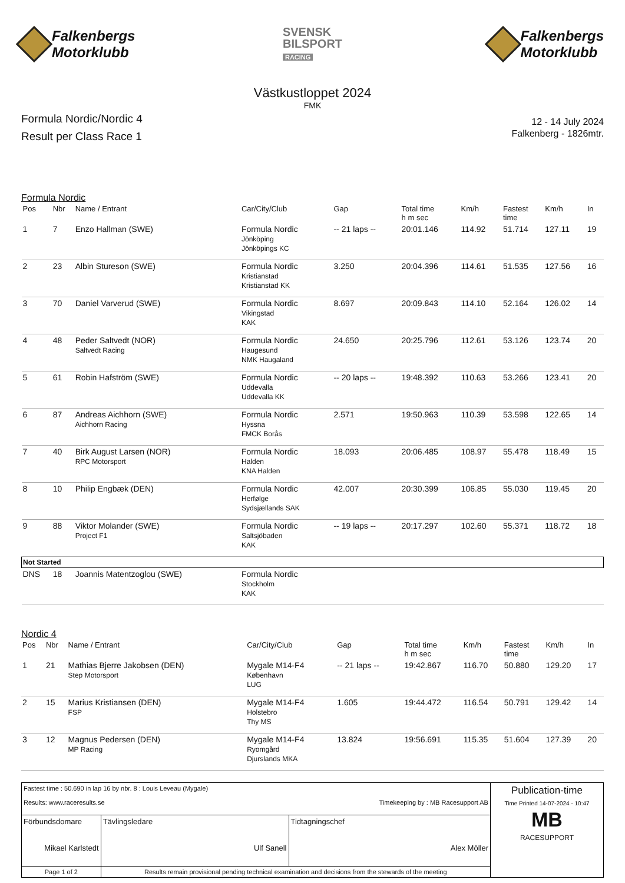Falkenbergs
Motorklubb
SVENSK
BILSPORT
RACING
Falkenbergs
Motorklubb
Västkustloppet 2024
FMK
Formula Nordic/Nordic 4
Result per Class Race 1
12 - 14 July 2024
Falkenberg - 1826mtr.
Formula Nordic
| Pos | Nbr | Name / Entrant | Car/City/Club | Gap | Total time h m sec | Km/h | Fastest time | Km/h | In |
| --- | --- | --- | --- | --- | --- | --- | --- | --- | --- |
| 1 | 7 | Enzo Hallman (SWE) | Formula Nordic Jönköping Jönköpings KC | -- 21 laps -- | 20:01.146 | 114.92 | 51.714 | 127.11 | 19 |
| 2 | 23 | Albin Stureson (SWE) | Formula Nordic Kristianstad Kristianstad KK | 3.250 | 20:04.396 | 114.61 | 51.535 | 127.56 | 16 |
| 3 | 70 | Daniel Varverud (SWE) | Formula Nordic Vikingstad KAK | 8.697 | 20:09.843 | 114.10 | 52.164 | 126.02 | 14 |
| 4 | 48 | Peder Saltvedt (NOR) Saltvedt Racing | Formula Nordic Haugesund NMK Haugaland | 24.650 | 20:25.796 | 112.61 | 53.126 | 123.74 | 20 |
| 5 | 61 | Robin Hafström (SWE) | Formula Nordic Uddevalla Uddevalla KK | -- 20 laps -- | 19:48.392 | 110.63 | 53.266 | 123.41 | 20 |
| 6 | 87 | Andreas Aichhorn (SWE) Aichhorn Racing | Formula Nordic Hyssna FMCK Borås | 2.571 | 19:50.963 | 110.39 | 53.598 | 122.65 | 14 |
| 7 | 40 | Birk August Larsen (NOR) RPC Motorsport | Formula Nordic Halden KNA Halden | 18.093 | 20:06.485 | 108.97 | 55.478 | 118.49 | 15 |
| 8 | 10 | Philip Engbæk (DEN) | Formula Nordic Herfølge Sydsjællands SAK | 42.007 | 20:30.399 | 106.85 | 55.030 | 119.45 | 20 |
| 9 | 88 | Viktor Molander (SWE) Project F1 | Formula Nordic Saltsjöbaden KAK | -- 19 laps -- | 20:17.297 | 102.60 | 55.371 | 118.72 | 18 |
| Not Started | | | | | | | | | |
| DNS | 18 | Joannis Matentzoglou (SWE) | Formula Nordic Stockholm KAK | | | | | | |
Nordic 4
| Pos | Nbr | Name / Entrant | Car/City/Club | Gap | Total time h m sec | Km/h | Fastest time | Km/h | In |
| --- | --- | --- | --- | --- | --- | --- | --- | --- | --- |
| 1 | 21 | Mathias Bjerre Jakobsen (DEN) Step Motorsport | Mygale M14-F4 København LUG | -- 21 laps -- | 19:42.867 | 116.70 | 50.880 | 129.20 | 17 |
| 2 | 15 | Marius Kristiansen (DEN) FSP | Mygale M14-F4 Holstebro Thy MS | 1.605 | 19:44.472 | 116.54 | 50.791 | 129.42 | 14 |
| 3 | 12 | Magnus Pedersen (DEN) MP Racing | Mygale M14-F4 Ryomgård Djurslands MKA | 13.824 | 19:56.691 | 115.35 | 51.604 | 127.39 | 20 |
| Fastest time : 50.690 in lap 16 by nbr. 8 : Louis Leveau (Mygale) Results: www.raceresults.se Timekeeping by : MB Racesupport AB | | | Publication-time Time Printed 14-07-2024 - 10:47 MB RACESUPPORT |
| Förbundsdomare Mikael Karlstedt | Tävlingsledare Ulf Sanell | Tidtagningschef Alex Möller | |
| Page 1 of 2 | Results remain provisional pending technical examination and decisions from the stewards of the meeting | | |